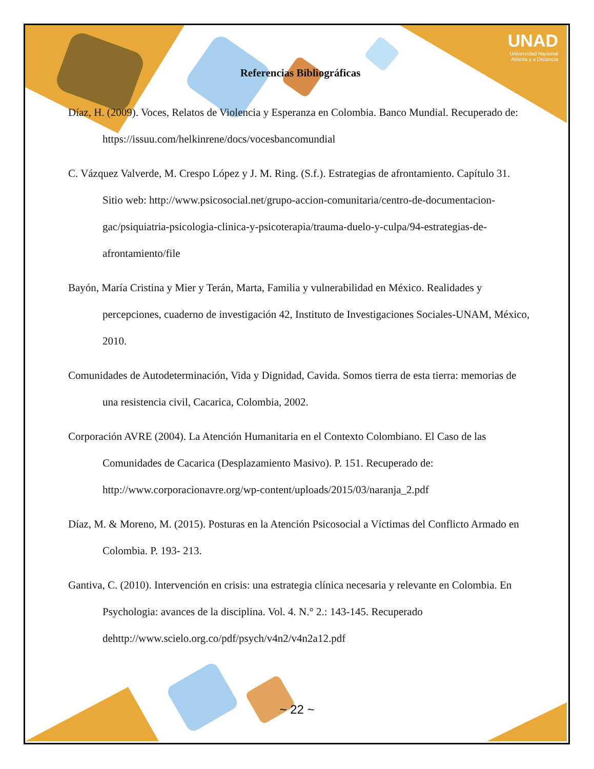UNAD
Universidad Nacional
Abierta y a Distancia
Referencias Bibliográficas
Díaz, H. (2009). Voces, Relatos de Violencia y Esperanza en Colombia. Banco Mundial. Recuperado de: https://issuu.com/helkinrene/docs/vocesbancomundial
C. Vázquez Valverde, M. Crespo López y J. M. Ring. (S.f.). Estrategias de afrontamiento. Capítulo 31. Sitio web: http://www.psicosocial.net/grupo-accion-comunitaria/centro-de-documentacion-gac/psiquiatria-psicologia-clinica-y-psicoterapia/trauma-duelo-y-culpa/94-estrategias-de-afrontamiento/file
Bayón, María Cristina y Mier y Terán, Marta, Familia y vulnerabilidad en México. Realidades y percepciones, cuaderno de investigación 42, Instituto de Investigaciones Sociales-UNAM, México, 2010.
Comunidades de Autodeterminación, Vida y Dignidad, Cavida. Somos tierra de esta tierra: memorias de una resistencia civil, Cacarica, Colombia, 2002.
Corporación AVRE (2004). La Atención Humanitaria en el Contexto Colombiano. El Caso de las Comunidades de Cacarica (Desplazamiento Masivo). P. 151. Recuperado de: http://www.corporacionavre.org/wp-content/uploads/2015/03/naranja_2.pdf
Díaz, M. & Moreno, M. (2015). Posturas en la Atención Psicosocial a Víctimas del Conflicto Armado en Colombia. P. 193- 213.
Gantiva, C. (2010). Intervención en crisis: una estrategia clínica necesaria y relevante en Colombia. En Psychologia: avances de la disciplina. Vol. 4. N.° 2.: 143-145. Recuperado dehttp://www.scielo.org.co/pdf/psych/v4n2/v4n2a12.pdf
~ 22 ~